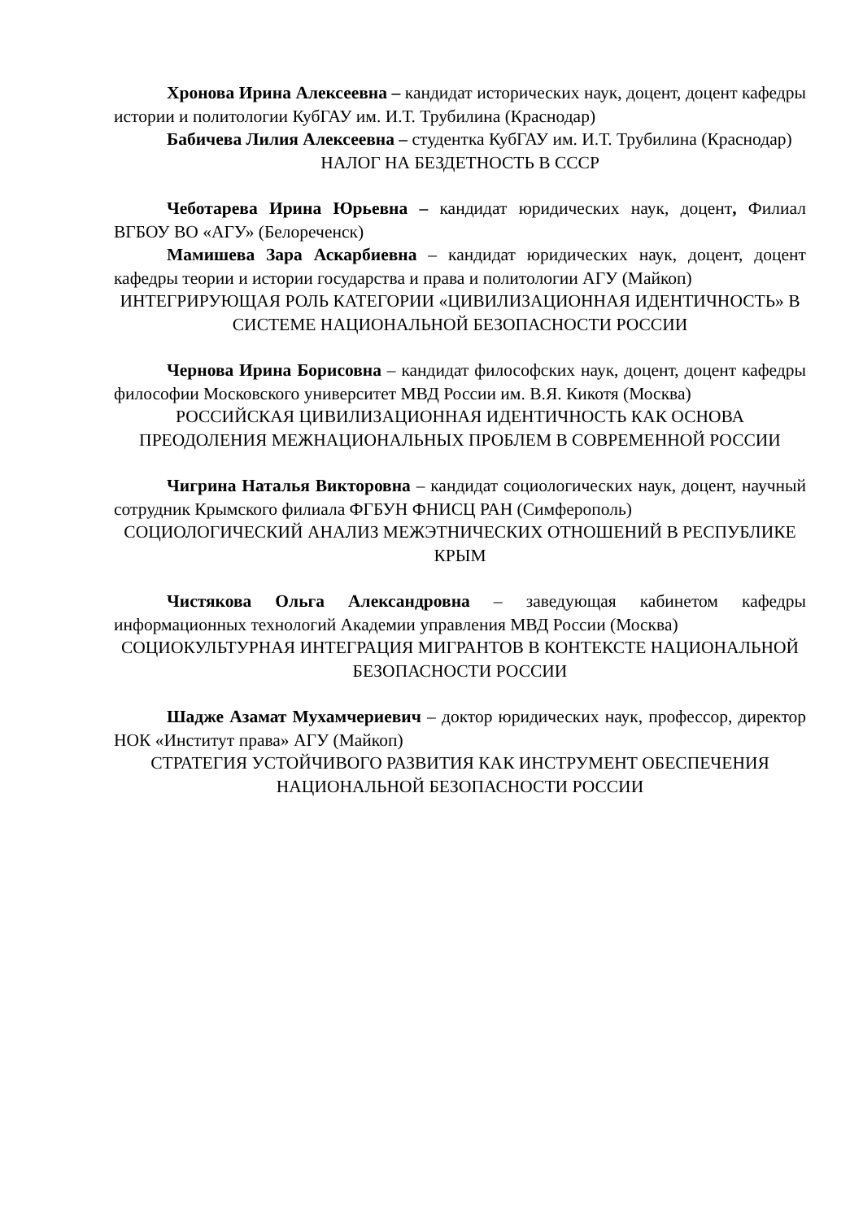Хронова Ирина Алексеевна – кандидат исторических наук, доцент, доцент кафедры истории и политологии КубГАУ им. И.Т. Трубилина (Краснодар)
Бабичева Лилия Алексеевна – студентка КубГАУ им. И.Т. Трубилина (Краснодар)
НАЛОГ НА БЕЗДЕТНОСТЬ В СССР
Чеботарева Ирина Юрьевна – кандидат юридических наук, доцент, Филиал ВГБОУ ВО «АГУ» (Белореченск)
Мамишева Зара Аскарбиевна – кандидат юридических наук, доцент, доцент кафедры теории и истории государства и права и политологии АГУ (Майкоп)
ИНТЕГРИРУЮЩАЯ РОЛЬ КАТЕГОРИИ «ЦИВИЛИЗАЦИОННАЯ ИДЕНТИЧНОСТЬ» В СИСТЕМЕ НАЦИОНАЛЬНОЙ БЕЗОПАСНОСТИ РОССИИ
Чернова Ирина Борисовна – кандидат философских наук, доцент, доцент кафедры философии Московского университет МВД России им. В.Я. Кикотя (Москва)
РОССИЙСКАЯ ЦИВИЛИЗАЦИОННАЯ ИДЕНТИЧНОСТЬ КАК ОСНОВА ПРЕОДОЛЕНИЯ МЕЖНАЦИОНАЛЬНЫХ ПРОБЛЕМ В СОВРЕМЕННОЙ РОССИИ
Чигрина Наталья Викторовна – кандидат социологических наук, доцент, научный сотрудник Крымского филиала ФГБУН ФНИСЦ РАН (Симферополь)
СОЦИОЛОГИЧЕСКИЙ АНАЛИЗ МЕЖЭТНИЧЕСКИХ ОТНОШЕНИЙ В РЕСПУБЛИКЕ КРЫМ
Чистякова Ольга Александровна – заведующая кабинетом кафедры информационных технологий Академии управления МВД России (Москва)
СОЦИОКУЛЬТУРНАЯ ИНТЕГРАЦИЯ МИГРАНТОВ В КОНТЕКСТЕ НАЦИОНАЛЬНОЙ БЕЗОПАСНОСТИ РОССИИ
Шадже Азамат Мухамчериевич – доктор юридических наук, профессор, директор НОК «Институт права» АГУ (Майкоп)
СТРАТЕГИЯ УСТОЙЧИВОГО РАЗВИТИЯ КАК ИНСТРУМЕНТ ОБЕСПЕЧЕНИЯ НАЦИОНАЛЬНОЙ БЕЗОПАСНОСТИ РОССИИ